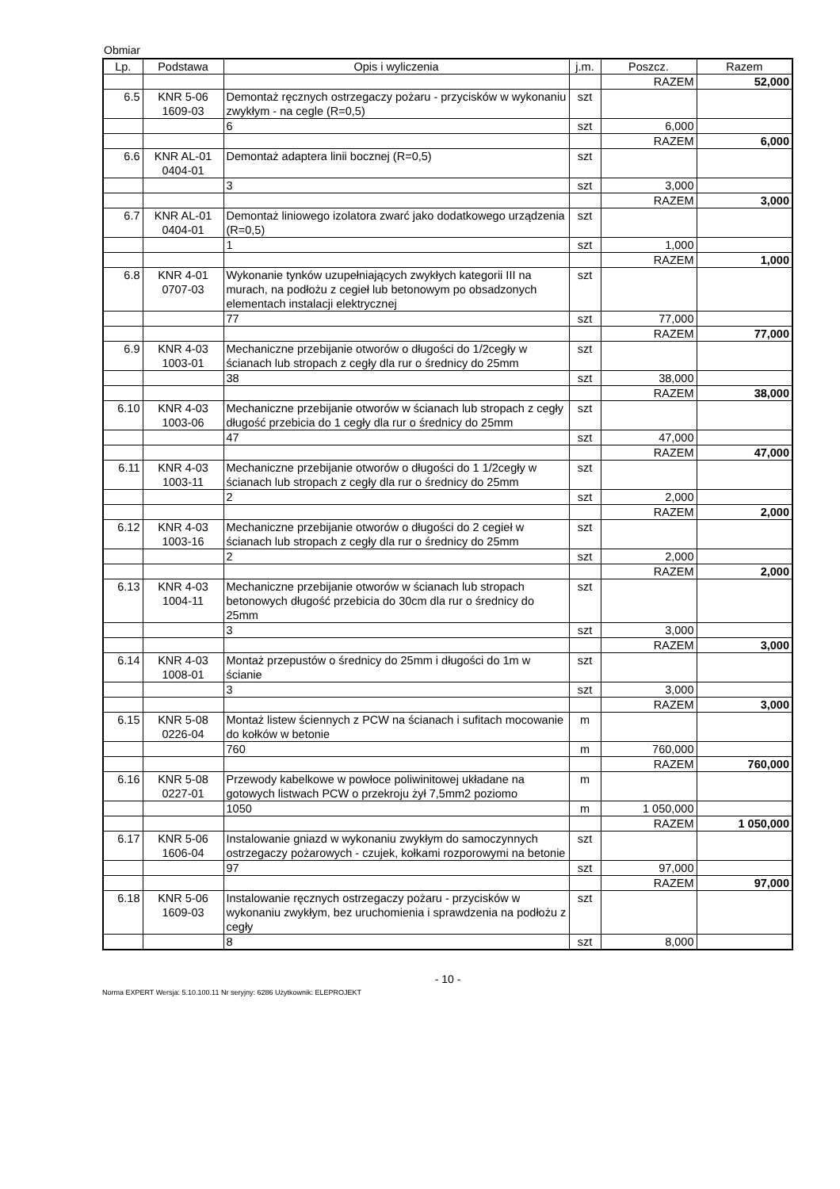Obmiar
| Lp. | Podstawa | Opis i wyliczenia | j.m. | Poszcz. | Razem |
| --- | --- | --- | --- | --- | --- |
| | | | | RAZEM | 52,000 |
| 6.5 | KNR 5-06 1609-03 | Demontaż ręcznych ostrzegaczy pożaru - przycisków w wykonaniu zwykłym - na cegle (R=0,5) | szt | | |
| | | 6 | szt | 6,000 | |
| | | | | RAZEM | 6,000 |
| 6.6 | KNR AL-01 0404-01 | Demontaż adaptera linii bocznej (R=0,5) | szt | | |
| | | 3 | szt | 3,000 | |
| | | | | RAZEM | 3,000 |
| 6.7 | KNR AL-01 0404-01 | Demontaż liniowego izolatora zwarć jako dodatkowego urządzenia (R=0,5) | szt | | |
| | | 1 | szt | 1,000 | |
| | | | | RAZEM | 1,000 |
| 6.8 | KNR 4-01 0707-03 | Wykonanie tynków uzupełniających zwykłych kategorii III na murach, na podłożu z cegieł lub betonowym po obsadzonych elementach instalacji elektrycznej | szt | | |
| | | 77 | szt | 77,000 | |
| | | | | RAZEM | 77,000 |
| 6.9 | KNR 4-03 1003-01 | Mechaniczne przebijanie otworów o długości do 1/2cegły w ścianach lub stropach z cegły dla rur o średnicy do 25mm | szt | | |
| | | 38 | szt | 38,000 | |
| | | | | RAZEM | 38,000 |
| 6.10 | KNR 4-03 1003-06 | Mechaniczne przebijanie otworów w ścianach lub stropach z cegły długość przebicia do 1 cegły dla rur o średnicy do 25mm | szt | | |
| | | 47 | szt | 47,000 | |
| | | | | RAZEM | 47,000 |
| 6.11 | KNR 4-03 1003-11 | Mechaniczne przebijanie otworów o długości do 1 1/2cegły w ścianach lub stropach z cegły dla rur o średnicy do 25mm | szt | | |
| | | 2 | szt | 2,000 | |
| | | | | RAZEM | 2,000 |
| 6.12 | KNR 4-03 1003-16 | Mechaniczne przebijanie otworów o długości do 2 cegieł w ścianach lub stropach z cegły dla rur o średnicy do 25mm | szt | | |
| | | 2 | szt | 2,000 | |
| | | | | RAZEM | 2,000 |
| 6.13 | KNR 4-03 1004-11 | Mechaniczne przebijanie otworów w ścianach lub stropach betonowych długość przebicia do 30cm dla rur o średnicy do 25mm | szt | | |
| | | 3 | szt | 3,000 | |
| | | | | RAZEM | 3,000 |
| 6.14 | KNR 4-03 1008-01 | Montaż przepustów o średnicy do 25mm i długości do 1m w ścianie | szt | | |
| | | 3 | szt | 3,000 | |
| | | | | RAZEM | 3,000 |
| 6.15 | KNR 5-08 0226-04 | Montaż listew ściennych z PCW na ścianach i sufitach mocowanie do kołków w betonie | m | | |
| | | 760 | m | 760,000 | |
| | | | | RAZEM | 760,000 |
| 6.16 | KNR 5-08 0227-01 | Przewody kabelkowe w powłoce poliwinitowej układane na gotowych listwach PCW o przekroju żył 7,5mm2 poziomo | m | | |
| | | 1050 | m | 1 050,000 | |
| | | | | RAZEM | 1 050,000 |
| 6.17 | KNR 5-06 1606-04 | Instalowanie gniazd w wykonaniu zwykłym do samoczynnych ostrzegaczy pożarowych - czujek, kołkami rozporowymi na betonie | szt | | |
| | | 97 | szt | 97,000 | |
| | | | | RAZEM | 97,000 |
| 6.18 | KNR 5-06 1609-03 | Instalowanie ręcznych ostrzegaczy pożaru - przycisków w wykonaniu zwykłym, bez uruchomienia i sprawdzenia na podłożu z cegły | szt | | |
| | | 8 | szt | 8,000 | |
- 10 -
Norma EXPERT Wersja: 5.10.100.11 Nr seryjny: 6286 Użytkownik: ELEPROJEKT